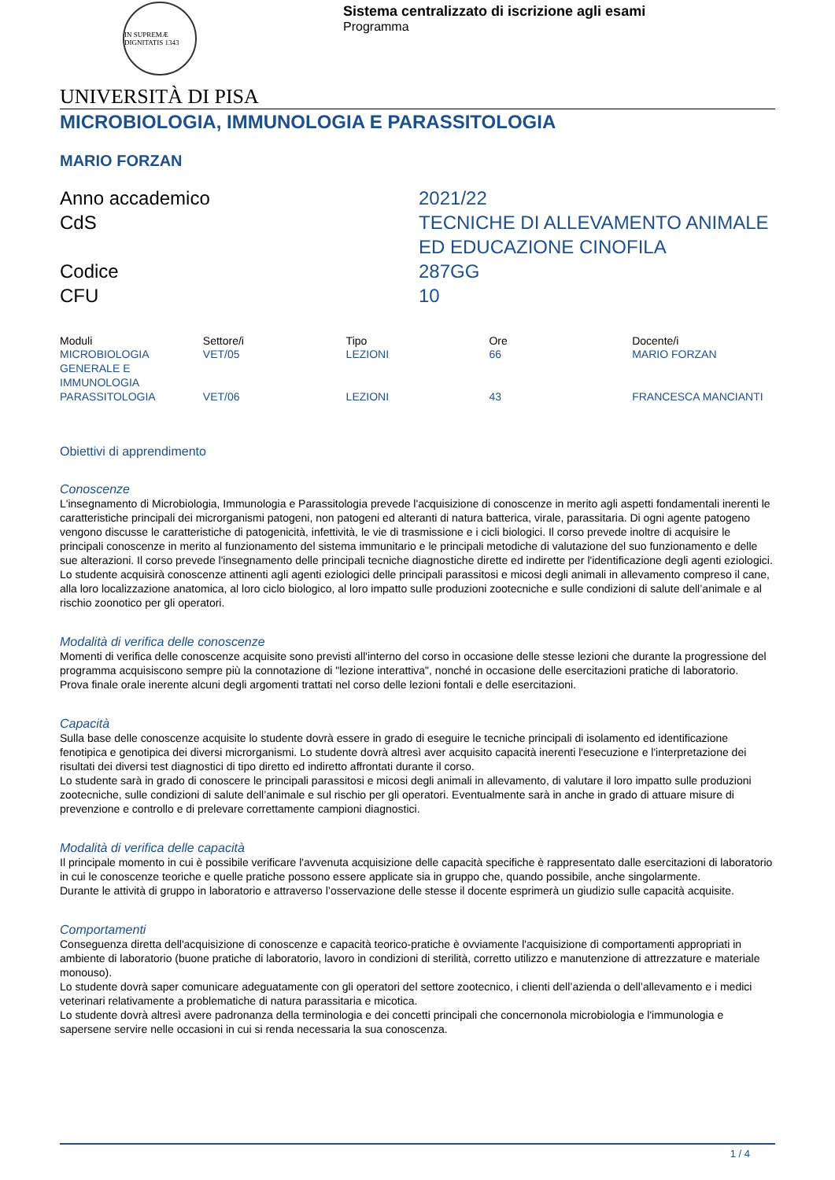IN SUPREMÆ DIGNITATIS 1343
Sistema centralizzato di iscrizione agli esami
Programma
UNIVERSITÀ DI PISA
MICROBIOLOGIA, IMMUNOLOGIA E PARASSITOLOGIA
MARIO FORZAN
Anno accademico
2021/22
CdS
TECNICHE DI ALLEVAMENTO ANIMALE ED EDUCAZIONE CINOFILA
Codice
287GG
CFU
10
| Moduli | Settore/i | Tipo | Ore | Docente/i |
| --- | --- | --- | --- | --- |
| MICROBIOLOGIA GENERALE E IMMUNOLOGIA | VET/05 | LEZIONI | 66 | MARIO FORZAN |
| PARASSITOLOGIA | VET/06 | LEZIONI | 43 | FRANCESCA MANCIANTI |
Obiettivi di apprendimento
Conoscenze
L'insegnamento di Microbiologia, Immunologia e Parassitologia prevede l'acquisizione di conoscenze in merito agli aspetti fondamentali inerenti le caratteristiche principali dei microrganismi patogeni, non patogeni ed alteranti di natura batterica, virale, parassitaria. Di ogni agente patogeno vengono discusse le caratteristiche di patogenicità, infettività, le vie di trasmissione e i cicli biologici. Il corso prevede inoltre di acquisire le principali conoscenze in merito al funzionamento del sistema immunitario e le principali metodiche di valutazione del suo funzionamento e delle sue alterazioni. Il corso prevede l'insegnamento delle principali tecniche diagnostiche dirette ed indirette per l'identificazione degli agenti eziologici.
Lo studente acquisirà conoscenze attinenti agli agenti eziologici delle principali parassitosi e micosi degli animali in allevamento compreso il cane, alla loro localizzazione anatomica, al loro ciclo biologico, al loro impatto sulle produzioni zootecniche e sulle condizioni di salute dell’animale e al rischio zoonotico per gli operatori.
Modalità di verifica delle conoscenze
Momenti di verifica delle conoscenze acquisite sono previsti all'interno del corso in occasione delle stesse lezioni che durante la progressione del programma acquisiscono sempre più la connotazione di "lezione interattiva", nonché in occasione delle esercitazioni pratiche di laboratorio.
Prova finale orale inerente alcuni degli argomenti trattati nel corso delle lezioni fontali e delle esercitazioni.
Capacità
Sulla base delle conoscenze acquisite lo studente dovrà essere in grado di eseguire le tecniche principali di isolamento ed identificazione fenotipica e genotipica dei diversi microrganismi. Lo studente dovrà altresì aver acquisito capacità inerenti l'esecuzione e l'interpretazione dei risultati dei diversi test diagnostici di tipo diretto ed indiretto affrontati durante il corso.
Lo studente sarà in grado di conoscere le principali parassitosi e micosi degli animali in allevamento, di valutare il loro impatto sulle produzioni zootecniche, sulle condizioni di salute dell’animale e sul rischio per gli operatori. Eventualmente sarà in anche in grado di attuare misure di prevenzione e controllo e di prelevare correttamente campioni diagnostici.
Modalità di verifica delle capacità
Il principale momento in cui è possibile verificare l'avvenuta acquisizione delle capacità specifiche è rappresentato dalle esercitazioni di laboratorio in cui le conoscenze teoriche e quelle pratiche possono essere applicate sia in gruppo che, quando possibile, anche singolarmente.
Durante le attività di gruppo in laboratorio e attraverso l’osservazione delle stesse il docente esprimerà un giudizio sulle capacità acquisite.
Comportamenti
Conseguenza diretta dell'acquisizione di conoscenze e capacità teorico-pratiche è ovviamente l'acquisizione di comportamenti appropriati in ambiente di laboratorio (buone pratiche di laboratorio, lavoro in condizioni di sterilità, corretto utilizzo e manutenzione di attrezzature e materiale monouso).
Lo studente dovrà saper comunicare adeguatamente con gli operatori del settore zootecnico, i clienti dell’azienda o dell’allevamento e i medici veterinari relativamente a problematiche di natura parassitaria e micotica.
Lo studente dovrà altresì avere padronanza della terminologia e dei concetti principali che concernonola microbiologia e l'immunologia e sapersene servire nelle occasioni in cui si renda necessaria la sua conoscenza.
1 / 4